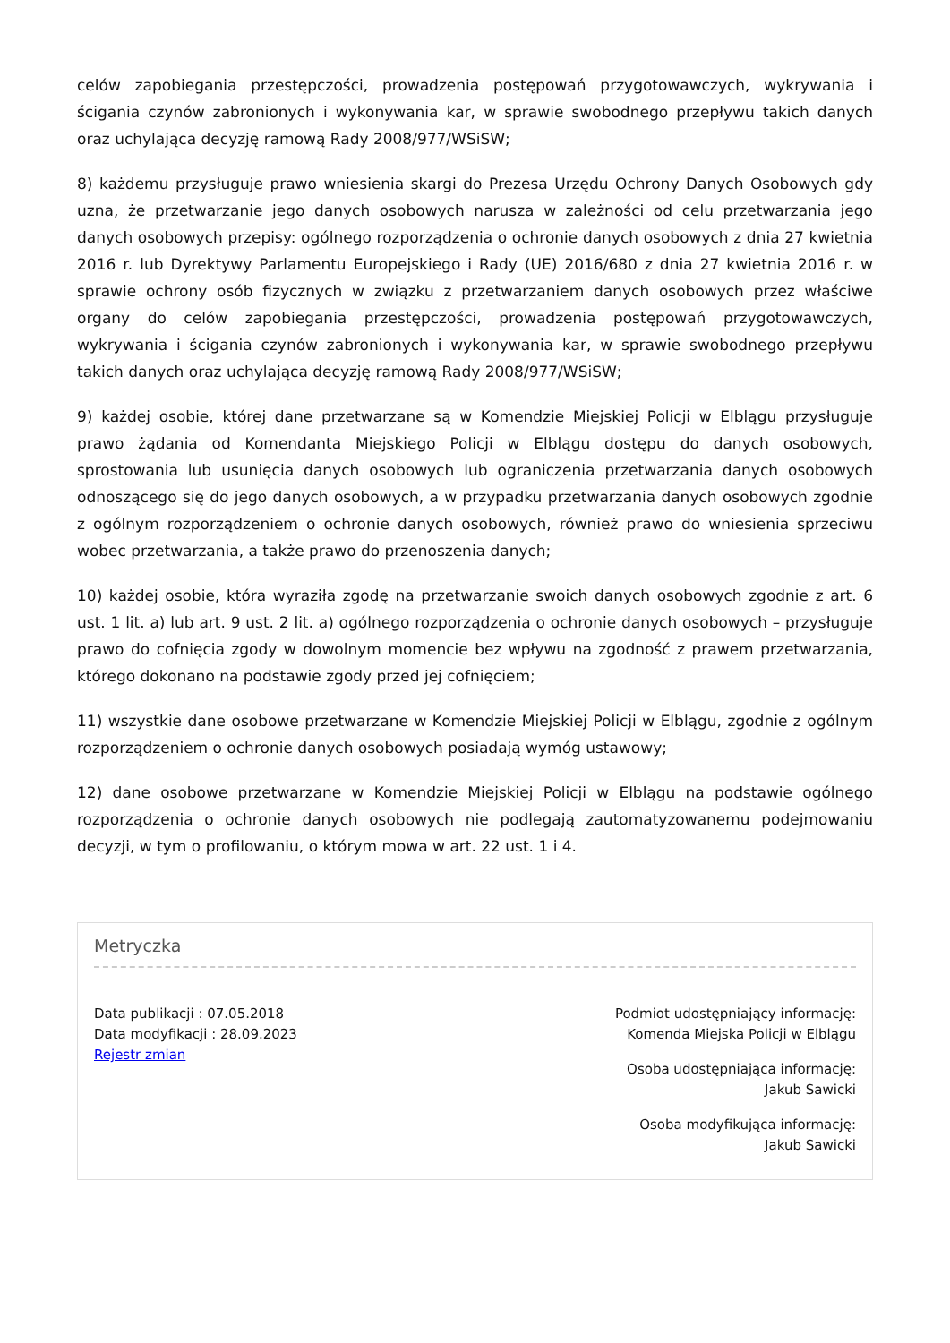celów zapobiegania przestępczości, prowadzenia postępowań przygotowawczych, wykrywania i ścigania czynów zabronionych i wykonywania kar, w sprawie swobodnego przepływu takich danych oraz uchylająca decyzję ramową Rady 2008/977/WSiSW;
8) każdemu przysługuje prawo wniesienia skargi do Prezesa Urzędu Ochrony Danych Osobowych gdy uzna, że przetwarzanie jego danych osobowych narusza w zależności od celu przetwarzania jego danych osobowych przepisy: ogólnego rozporządzenia o ochronie danych osobowych z dnia 27 kwietnia 2016 r. lub Dyrektywy Parlamentu Europejskiego i Rady (UE) 2016/680 z dnia 27 kwietnia 2016 r. w sprawie ochrony osób fizycznych w związku z przetwarzaniem danych osobowych przez właściwe organy do celów zapobiegania przestępczości, prowadzenia postępowań przygotowawczych, wykrywania i ścigania czynów zabronionych i wykonywania kar, w sprawie swobodnego przepływu takich danych oraz uchylająca decyzję ramową Rady 2008/977/WSiSW;
9) każdej osobie, której dane przetwarzane są w Komendzie Miejskiej Policji w Elblągu przysługuje prawo żądania od Komendanta Miejskiego Policji w Elblągu dostępu do danych osobowych, sprostowania lub usunięcia danych osobowych lub ograniczenia przetwarzania danych osobowych odnoszącego się do jego danych osobowych, a w przypadku przetwarzania danych osobowych zgodnie z ogólnym rozporządzeniem o ochronie danych osobowych, również prawo do wniesienia sprzeciwu wobec przetwarzania, a także prawo do przenoszenia danych;
10) każdej osobie, która wyraziła zgodę na przetwarzanie swoich danych osobowych zgodnie z art. 6 ust. 1 lit. a) lub art. 9 ust. 2 lit. a) ogólnego rozporządzenia o ochronie danych osobowych – przysługuje prawo do cofnięcia zgody w dowolnym momencie bez wpływu na zgodność z prawem przetwarzania, którego dokonano na podstawie zgody przed jej cofnięciem;
11) wszystkie dane osobowe przetwarzane w Komendzie Miejskiej Policji w Elblągu, zgodnie z ogólnym rozporządzeniem o ochronie danych osobowych posiadają wymóg ustawowy;
12) dane osobowe przetwarzane w Komendzie Miejskiej Policji w Elblągu na podstawie ogólnego rozporządzenia o ochronie danych osobowych nie podlegają zautomatyzowanemu podejmowaniu decyzji, w tym o profilowaniu, o którym mowa w art. 22 ust. 1 i 4.
Metryczka
Data publikacji : 07.05.2018
Data modyfikacji : 28.09.2023
Rejestr zmian
Podmiot udostępniający informację:
Komenda Miejska Policji w Elblągu
Osoba udostępniająca informację:
Jakub Sawicki
Osoba modyfikująca informację:
Jakub Sawicki